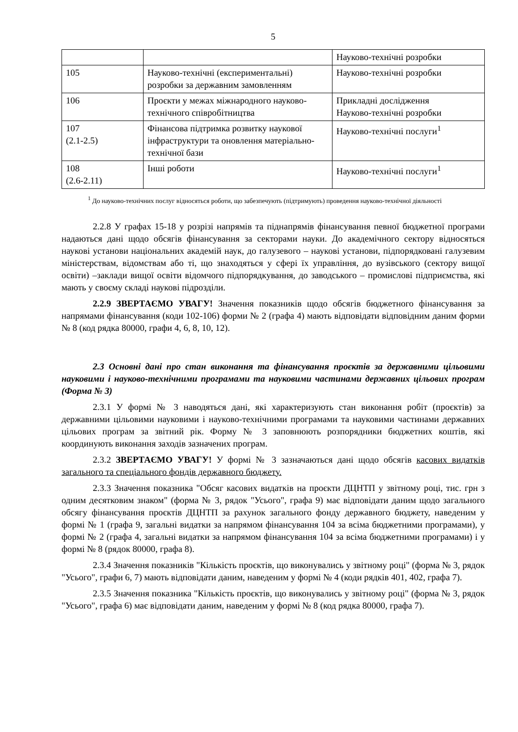5
| | | Науково-технічні розробки |
| 105 | Науково-технічні (експериментальні) розробки за державним замовленням | Науково-технічні розробки |
| 106 | Проєкти у межах міжнародного науково-технічного співробітництва | Прикладні дослідження Науково-технічні розробки |
| 107 (2.1-2.5) | Фінансова підтримка розвитку наукової інфраструктури та оновлення матеріально-технічної бази | Науково-технічні послуги<sup>1</sup> |
| 108 (2.6-2.11) | Інші роботи | Науково-технічні послуги<sup>1</sup> |
    <sup>1</sup> До науково-технічних послуг відносяться роботи, що забезпечують (підтримують) проведення науково-технічної діяльності
2.2.8 У графах 15-18 у розрізі напрямів та піднапрямів фінансування певної бюджетної програми надаються дані щодо обсягів фінансування за секторами науки. До академічного сектору відносяться наукові установи національних академій наук, до галузевого – наукові установи, підпорядковані галузевим міністерствам, відомствам або ті, що знаходяться у сфері їх управління, до вузівського (сектору вищої освіти) –заклади вищої освіти відомчого підпорядкування, до заводського – промислові підприємства, які мають у своєму складі наукові підрозділи.
2.2.9 ЗВЕРТАЄМО УВАГУ! Значення показників щодо обсягів бюджетного фінансування за напрямами фінансування (коди 102-106) форми № 2 (графа 4) мають відповідати відповідним даним форми № 8 (код рядка 80000, графи 4, 6, 8, 10, 12).
2.3 Основні дані про стан виконання та фінансування проєктів за державними цільовими науковими і науково-технічними програмами та науковими частинами державних цільових програм (Форма № 3)
2.3.1 У формі № 3 наводяться дані, які характеризують стан виконання робіт (проєктів) за державними цільовими науковими і науково-технічними програмами та науковими частинами державних цільових програм за звітний рік. Форму № 3 заповнюють розпорядники бюджетних коштів, які координують виконання заходів зазначених програм.
2.3.2 ЗВЕРТАЄМО УВАГУ! У формі № 3 зазначаються дані щодо обсягів касових видатків загального та спеціального фондів державного бюджету.
2.3.3 Значення показника "Обсяг касових видатків на проєкти ДЦНТП у звітному році, тис. грн з одним десятковим знаком" (форма № 3, рядок "Усього", графа 9) має відповідати даним щодо загального обсягу фінансування проєктів ДЦНТП за рахунок загального фонду державного бюджету, наведеним у формі № 1 (графа 9, загальні видатки за напрямом фінансування 104 за всіма бюджетними програмами), у формі № 2 (графа 4, загальні видатки за напрямом фінансування 104 за всіма бюджетними програмами) і у формі № 8 (рядок 80000, графа 8).
2.3.4 Значення показників "Кількість проєктів, що виконувались у звітному році" (форма № 3, рядок "Усього", графи 6, 7) мають відповідати даним, наведеним у формі № 4 (коди рядків 401, 402, графа 7).
2.3.5 Значення показника "Кількість проєктів, що виконувались у звітному році" (форма № 3, рядок "Усього", графа 6) має відповідати даним, наведеним у формі № 8 (код рядка 80000, графа 7).